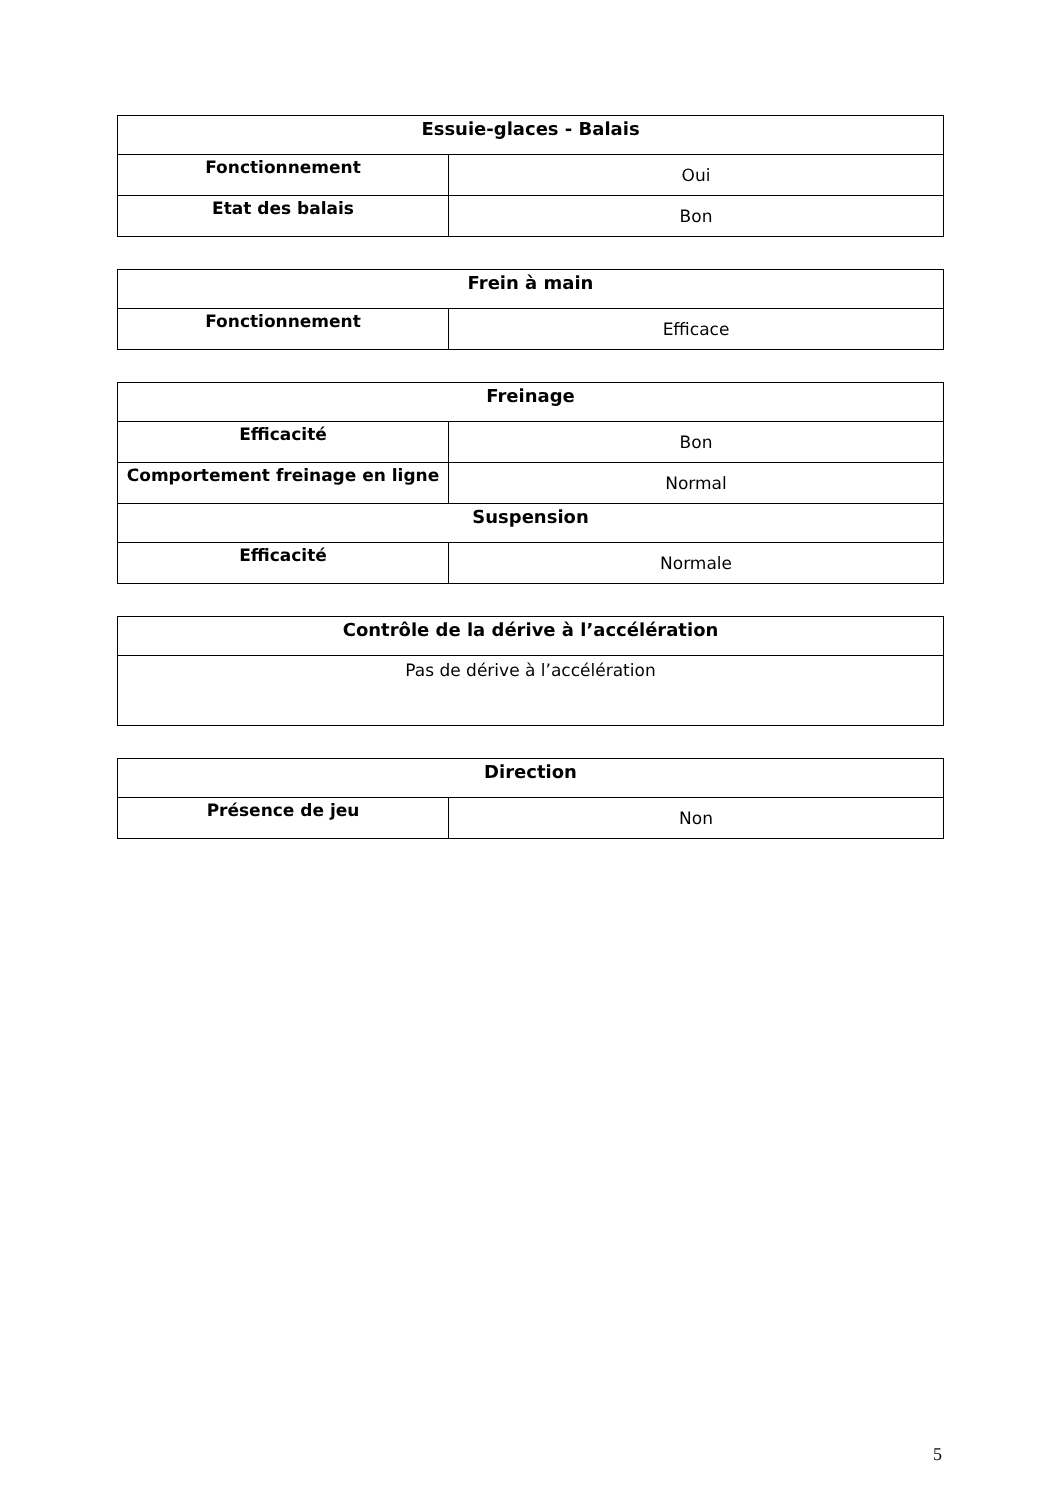| Essuie-glaces - Balais | |
| --- | --- |
| Fonctionnement | Oui |
| Etat des balais | Bon |
| Frein à main | |
| --- | --- |
| Fonctionnement | Efficace |
| Freinage | |
| --- | --- |
| Efficacité | Bon |
| Comportement freinage en ligne | Normal |
| Suspension | |
| Efficacité | Normale |
| Contrôle de la dérive à l’accélération |
| --- |
| Pas de dérive à l’accélération |
| Direction | |
| --- | --- |
| Présence de jeu | Non |
5